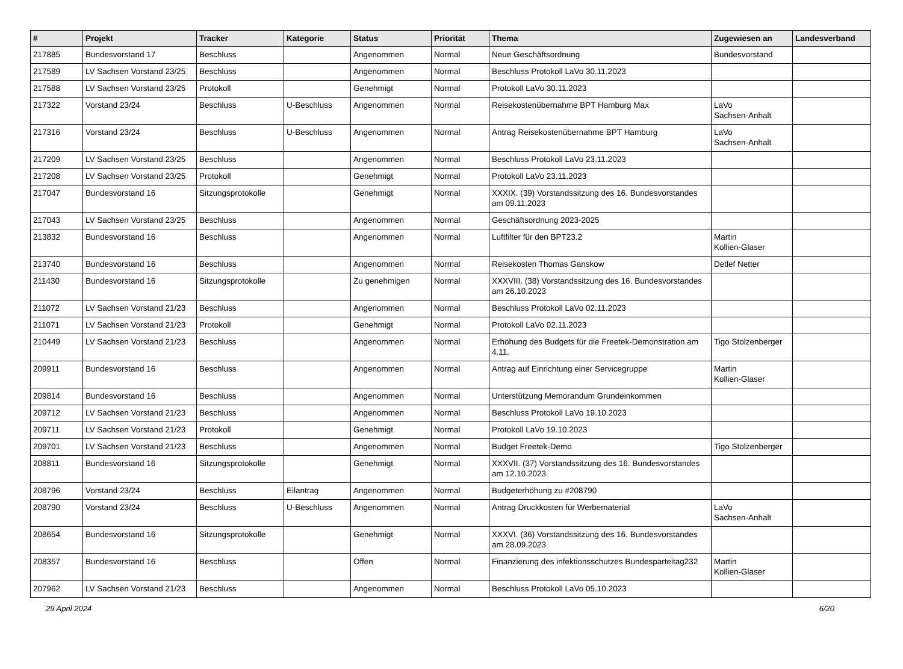| # | Projekt | Tracker | Kategorie | Status | Priorität | Thema | Zugewiesen an | Landesverband |
| --- | --- | --- | --- | --- | --- | --- | --- | --- |
| 217885 | Bundesvorstand 17 | Beschluss | | Angenommen | Normal | Neue Geschäftsordnung | Bundesvorstand | |
| 217589 | LV Sachsen Vorstand 23/25 | Beschluss | | Angenommen | Normal | Beschluss Protokoll LaVo 30.11.2023 | | |
| 217588 | LV Sachsen Vorstand 23/25 | Protokoll | | Genehmigt | Normal | Protokoll LaVo 30.11.2023 | | |
| 217322 | Vorstand 23/24 | Beschluss | U-Beschluss | Angenommen | Normal | Reisekostenübernahme BPT Hamburg Max | LaVo Sachsen-Anhalt | |
| 217316 | Vorstand 23/24 | Beschluss | U-Beschluss | Angenommen | Normal | Antrag Reisekostenübernahme BPT Hamburg | LaVo Sachsen-Anhalt | |
| 217209 | LV Sachsen Vorstand 23/25 | Beschluss | | Angenommen | Normal | Beschluss Protokoll LaVo 23.11.2023 | | |
| 217208 | LV Sachsen Vorstand 23/25 | Protokoll | | Genehmigt | Normal | Protokoll LaVo 23.11.2023 | | |
| 217047 | Bundesvorstand 16 | Sitzungsprotokolle | | Genehmigt | Normal | XXXIX. (39) Vorstandssitzung des 16. Bundesvorstandes am 09.11.2023 | | |
| 217043 | LV Sachsen Vorstand 23/25 | Beschluss | | Angenommen | Normal | Geschäftsordnung 2023-2025 | | |
| 213832 | Bundesvorstand 16 | Beschluss | | Angenommen | Normal | Luftfilter für den BPT23.2 | Martin Kollien-Glaser | |
| 213740 | Bundesvorstand 16 | Beschluss | | Angenommen | Normal | Reisekosten Thomas Ganskow | Detlef Netter | |
| 211430 | Bundesvorstand 16 | Sitzungsprotokolle | | Zu genehmigen | Normal | XXXVIII. (38) Vorstandssitzung des 16. Bundesvorstandes am 26.10.2023 | | |
| 211072 | LV Sachsen Vorstand 21/23 | Beschluss | | Angenommen | Normal | Beschluss Protokoll LaVo 02.11.2023 | | |
| 211071 | LV Sachsen Vorstand 21/23 | Protokoll | | Genehmigt | Normal | Protokoll LaVo 02.11.2023 | | |
| 210449 | LV Sachsen Vorstand 21/23 | Beschluss | | Angenommen | Normal | Erhöhung des Budgets für die Freetek-Demonstration am 4.11. | Tigo Stolzenberger | |
| 209911 | Bundesvorstand 16 | Beschluss | | Angenommen | Normal | Antrag auf Einrichtung einer Servicegruppe | Martin Kollien-Glaser | |
| 209814 | Bundesvorstand 16 | Beschluss | | Angenommen | Normal | Unterstützung Memorandum Grundeinkommen | | |
| 209712 | LV Sachsen Vorstand 21/23 | Beschluss | | Angenommen | Normal | Beschluss Protokoll LaVo 19.10.2023 | | |
| 209711 | LV Sachsen Vorstand 21/23 | Protokoll | | Genehmigt | Normal | Protokoll LaVo 19.10.2023 | | |
| 209701 | LV Sachsen Vorstand 21/23 | Beschluss | | Angenommen | Normal | Budget Freetek-Demo | Tigo Stolzenberger | |
| 208811 | Bundesvorstand 16 | Sitzungsprotokolle | | Genehmigt | Normal | XXXVII. (37) Vorstandssitzung des 16. Bundesvorstandes am 12.10.2023 | | |
| 208796 | Vorstand 23/24 | Beschluss | Eilantrag | Angenommen | Normal | Budgeterhöhung zu #208790 | | |
| 208790 | Vorstand 23/24 | Beschluss | U-Beschluss | Angenommen | Normal | Antrag Druckkosten für Werbematerial | LaVo Sachsen-Anhalt | |
| 208654 | Bundesvorstand 16 | Sitzungsprotokolle | | Genehmigt | Normal | XXXVI. (36) Vorstandssitzung des 16. Bundesvorstandes am 28.09.2023 | | |
| 208357 | Bundesvorstand 16 | Beschluss | | Offen | Normal | Finanzierung des infektionsschutzes Bundesparteitag232 | Martin Kollien-Glaser | |
| 207962 | LV Sachsen Vorstand 21/23 | Beschluss | | Angenommen | Normal | Beschluss Protokoll LaVo 05.10.2023 | | |
29 April 2024 6/20